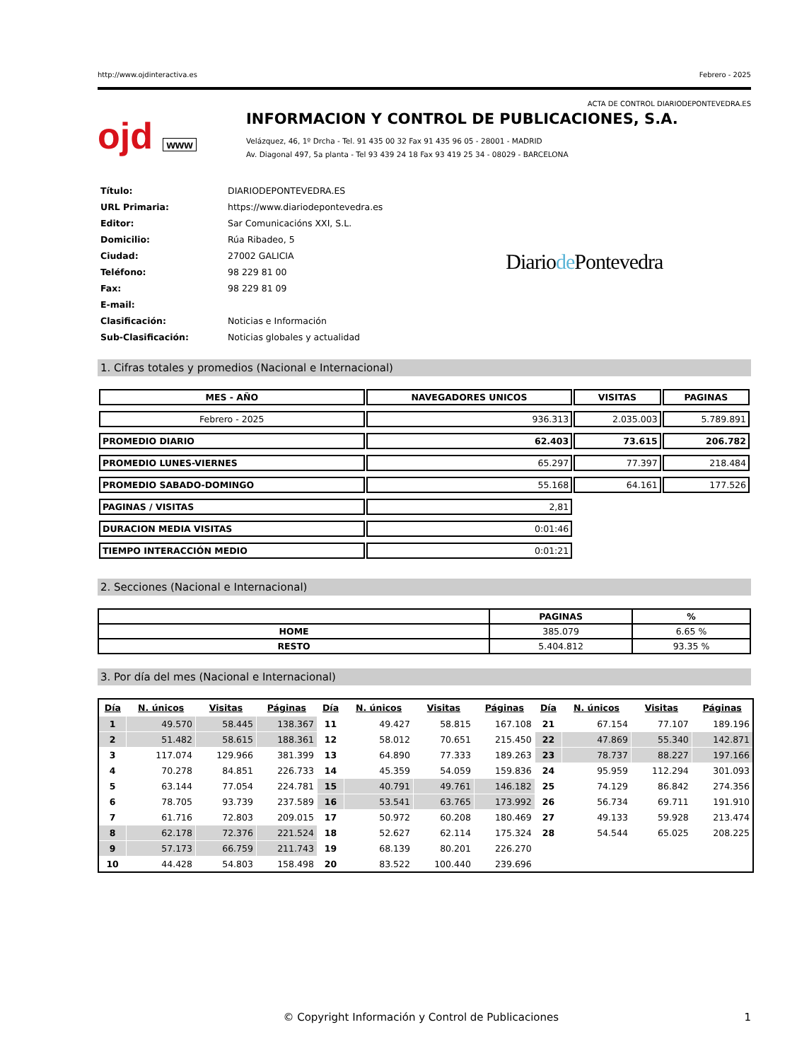http://www.ojdinteractiva.es Febrero - 2025
ACTA DE CONTROL DIARIODEPONTEVEDRA.ES
ojd www
INFORMACION Y CONTROL DE PUBLICACIONES, S.A.
Velázquez, 46, 1º Drcha - Tel. 91 435 00 32 Fax 91 435 96 05 - 28001 - MADRID
Av. Diagonal 497, 5a planta - Tel 93 439 24 18 Fax 93 419 25 34 - 08029 - BARCELONA
| Título: | DIARIODEPONTEVEDRA.ES |
| URL Primaria: | https://www.diariodepontevedra.es |
| Editor: | Sar Comunicacións XXI, S.L. |
| Domicilio: | Rúa Ribadeo, 5 |
| Ciudad: | 27002 GALICIA |
| Teléfono: | 98 229 81 00 |
| Fax: | 98 229 81 09 |
| E-mail: | |
| Clasificación: | Noticias e Información |
| Sub-Clasificación: | Noticias globales y actualidad |
Diariode Pontevedra
1. Cifras totales y promedios (Nacional e Internacional)
| MES - AÑO | NAVEGADORES UNICOS | VISITAS | PAGINAS |
| --- | --- | --- | --- |
| Febrero - 2025 | 936.313 | 2.035.003 | 5.789.891 |
| PROMEDIO DIARIO | 62.403 | 73.615 | 206.782 |
| PROMEDIO LUNES-VIERNES | 65.297 | 77.397 | 218.484 |
| PROMEDIO SABADO-DOMINGO | 55.168 | 64.161 | 177.526 |
| PAGINAS / VISITAS | 2,81 | | |
| DURACION MEDIA VISITAS | 0:01:46 | | |
| TIEMPO INTERACCIÓN MEDIO | 0:01:21 | | |
2. Secciones (Nacional e Internacional)
| | PAGINAS | % |
| --- | --- | --- |
| HOME | 385.079 | 6.65 % |
| RESTO | 5.404.812 | 93.35 % |
3. Por día del mes (Nacional e Internacional)
| Día | N. únicos | Visitas | Páginas | Día | N. únicos | Visitas | Páginas | Día | N. únicos | Visitas | Páginas |
| --- | --- | --- | --- | --- | --- | --- | --- | --- | --- | --- | --- |
| 1 | 49.570 | 58.445 | 138.367 | 11 | 49.427 | 58.815 | 167.108 | 21 | 67.154 | 77.107 | 189.196 |
| 2 | 51.482 | 58.615 | 188.361 | 12 | 58.012 | 70.651 | 215.450 | 22 | 47.869 | 55.340 | 142.871 |
| 3 | 117.074 | 129.966 | 381.399 | 13 | 64.890 | 77.333 | 189.263 | 23 | 78.737 | 88.227 | 197.166 |
| 4 | 70.278 | 84.851 | 226.733 | 14 | 45.359 | 54.059 | 159.836 | 24 | 95.959 | 112.294 | 301.093 |
| 5 | 63.144 | 77.054 | 224.781 | 15 | 40.791 | 49.761 | 146.182 | 25 | 74.129 | 86.842 | 274.356 |
| 6 | 78.705 | 93.739 | 237.589 | 16 | 53.541 | 63.765 | 173.992 | 26 | 56.734 | 69.711 | 191.910 |
| 7 | 61.716 | 72.803 | 209.015 | 17 | 50.972 | 60.208 | 180.469 | 27 | 49.133 | 59.928 | 213.474 |
| 8 | 62.178 | 72.376 | 221.524 | 18 | 52.627 | 62.114 | 175.324 | 28 | 54.544 | 65.025 | 208.225 |
| 9 | 57.173 | 66.759 | 211.743 | 19 | 68.139 | 80.201 | 226.270 | | | | |
| 10 | 44.428 | 54.803 | 158.498 | 20 | 83.522 | 100.440 | 239.696 | | | | |
© Copyright Información y Control de Publicaciones 1